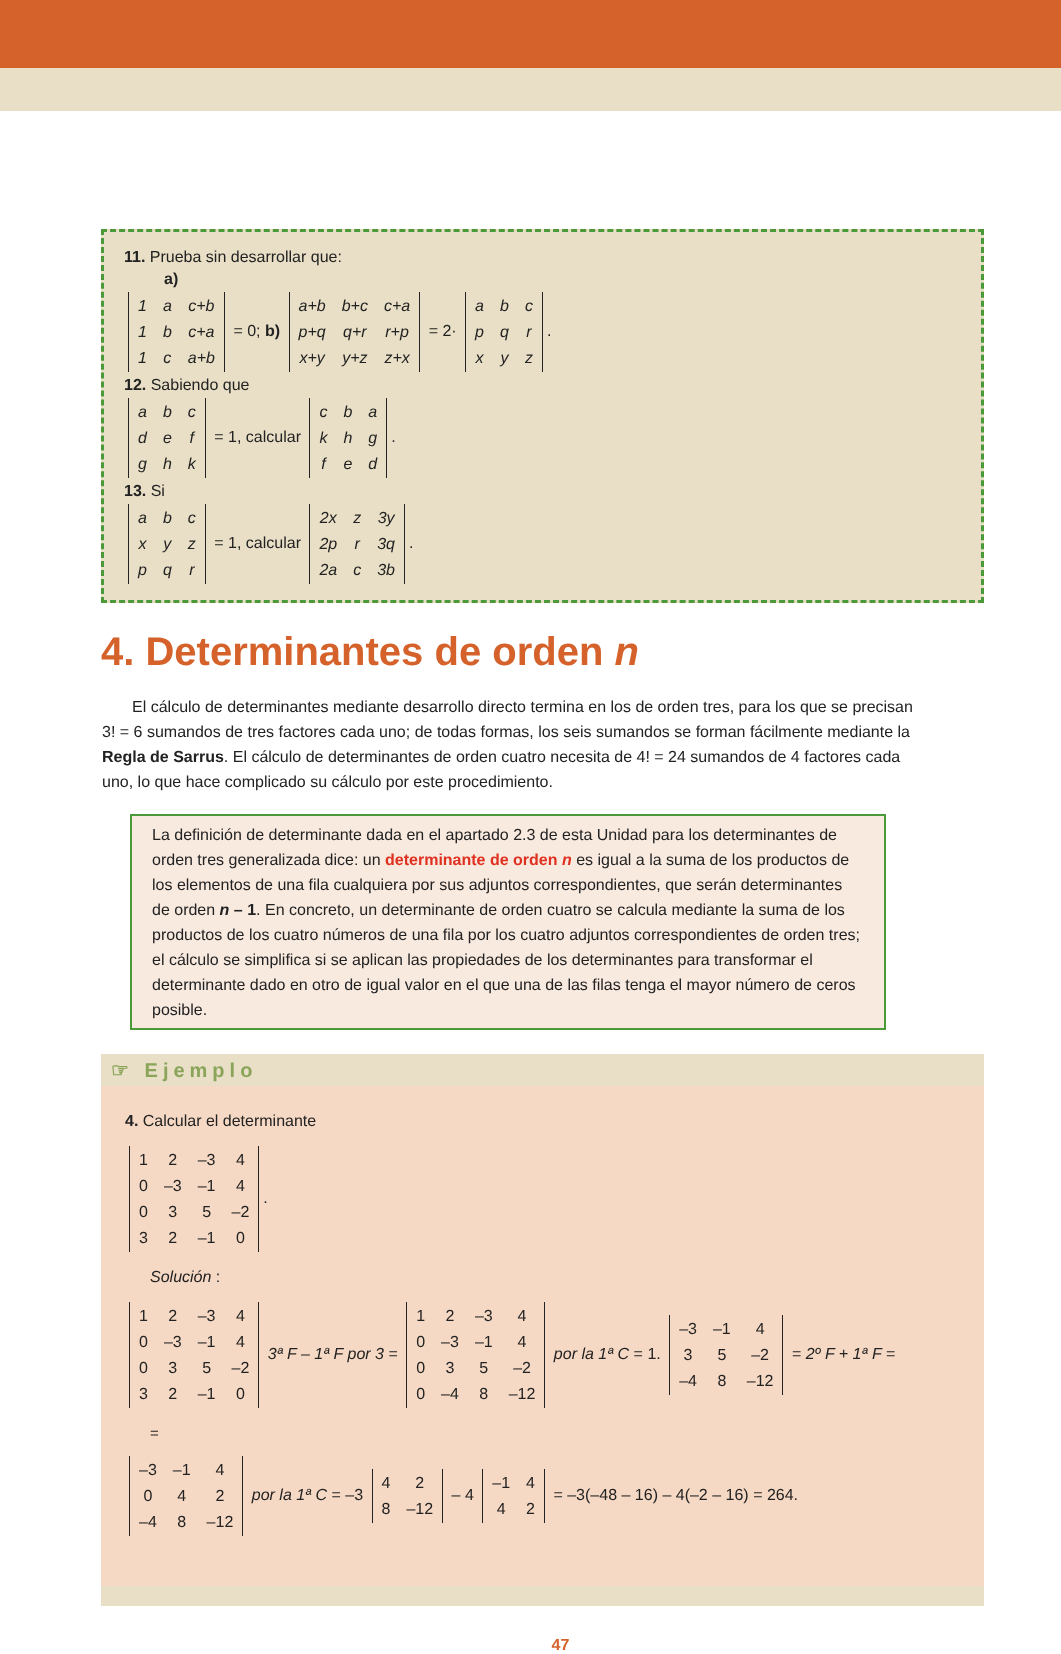11. Prueba sin desarrollar que:
a)
| 1 | a | c+b |
| 1 | b | c+a |
| 1 | c | a+b |
= 0; b)
| a+b | b+c | c+a |
| p+q | q+r | r+p |
| x+y | y+z | z+x |
= 2·
| a | b | c |
| p | q | r |
| x | y | z |
.
12. Sabiendo que
| a | b | c |
| d | e | f |
| g | h | k |
= 1, calcular
| c | b | a |
| k | h | g |
| f | e | d |
.
13. Si
| a | b | c |
| x | y | z |
| p | q | r |
= 1, calcular
| 2x | z | 3y |
| 2p | r | 3q |
| 2a | c | 3b |
.
4. Determinantes de orden n
El cálculo de determinantes mediante desarrollo directo termina en los de orden tres, para los que se precisan 3! = 6 sumandos de tres factores cada uno; de todas formas, los seis sumandos se forman fácilmente mediante la Regla de Sarrus. El cálculo de determinantes de orden cuatro necesita de 4! = 24 sumandos de 4 factores cada uno, lo que hace complicado su cálculo por este procedimiento.
La definición de determinante dada en el apartado 2.3 de esta Unidad para los determinantes de orden tres generalizada dice: un determinante de orden n es igual a la suma de los productos de los elementos de una fila cualquiera por sus adjuntos correspondientes, que serán determinantes de orden n – 1. En concreto, un determinante de orden cuatro se calcula mediante la suma de los productos de los cuatro números de una fila por los cuatro adjuntos correspondientes de orden tres; el cálculo se simplifica si se aplican las propiedades de los determinantes para transformar el determinante dado en otro de igual valor en el que una de las filas tenga el mayor número de ceros posible.
☞ Ejemplo
4. Calcular el determinante
| 1 | 2 | –3 | 4 |
| 0 | –3 | –1 | 4 |
| 0 | 3 | 5 | –2 |
| 3 | 2 | –1 | 0 |
.
Solución :
| 1 | 2 | –3 | 4 |
| 0 | –3 | –1 | 4 |
| 0 | 3 | 5 | –2 |
| 3 | 2 | –1 | 0 |
3ª F – 1ª F por 3 =
| 1 | 2 | –3 | 4 |
| 0 | –3 | –1 | 4 |
| 0 | 3 | 5 | –2 |
| 0 | –4 | 8 | –12 |
por la 1ª C = 1.
| –3 | –1 | 4 |
| 3 | 5 | –2 |
| –4 | 8 | –12 |
= 2º F + 1ª F =
=
| –3 | –1 | 4 |
| 0 | 4 | 2 |
| –4 | 8 | –12 |
por la 1ª C = –3
| 4 | 2 |
| 8 | –12 |
– 4
| –1 | 4 |
| 4 | 2 |
= –3(–48 – 16) – 4(–2 – 16) = 264.
47